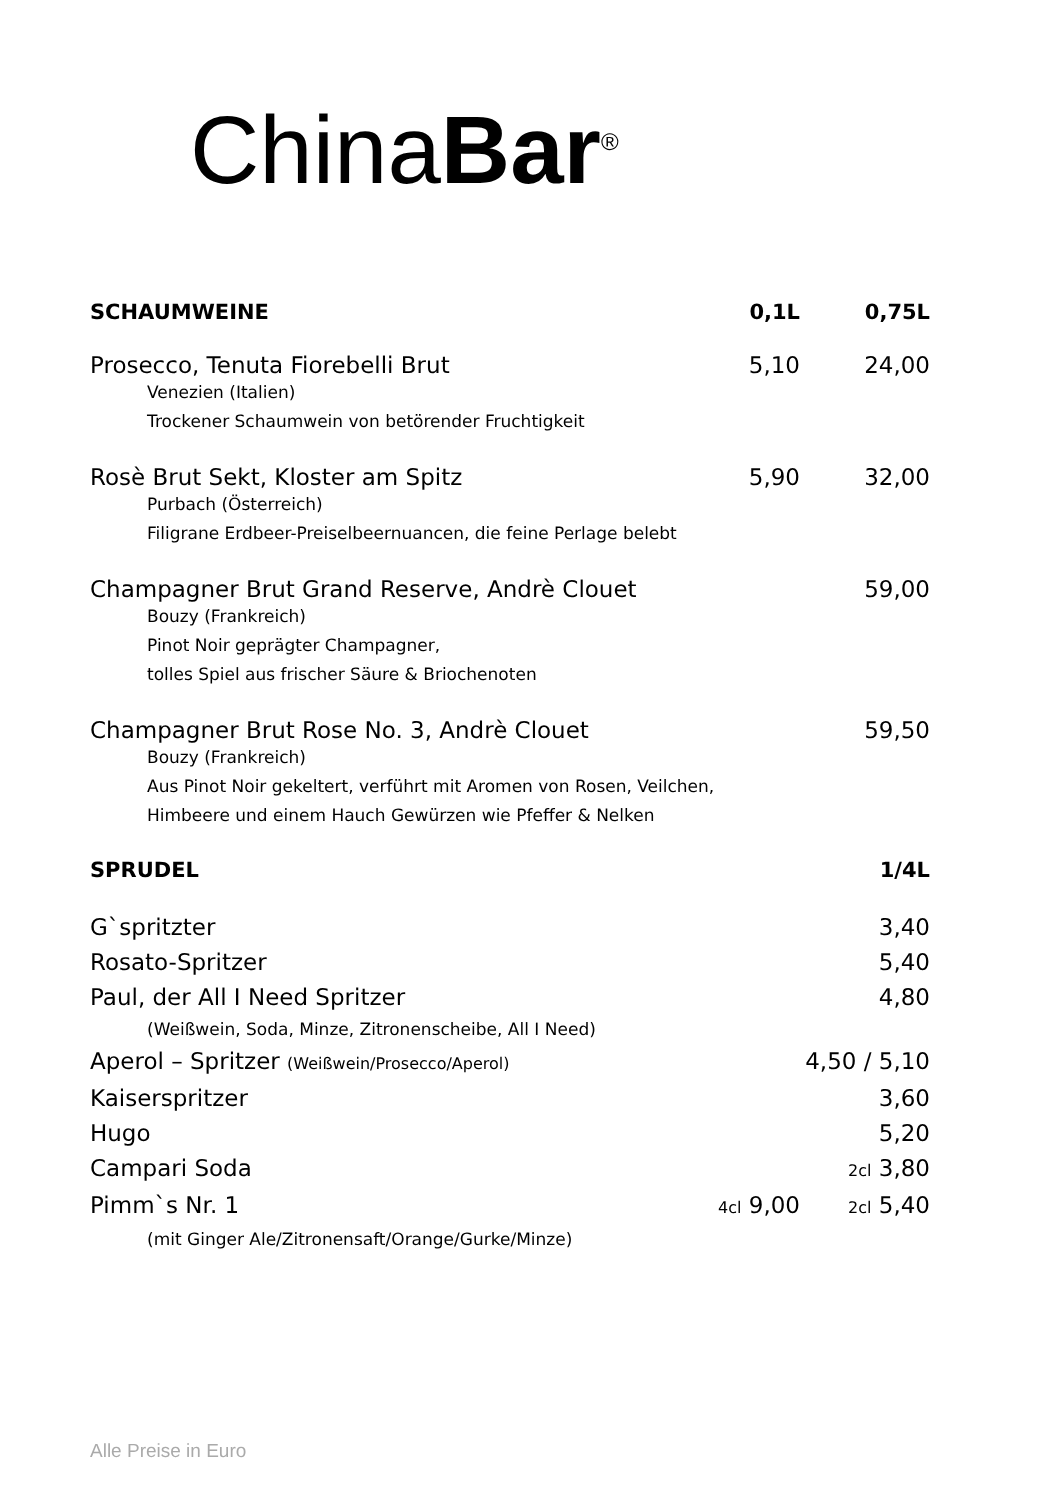ChinaBar<sup>®</sup>
SCHAUMWEINE 0,1L 0,75L
Prosecco, Tenuta Fiorebelli Brut 5,10 24,00
Venezien (Italien)
Trockener Schaumwein von betörender Fruchtigkeit
Rosè Brut Sekt, Kloster am Spitz 5,90 32,00
Purbach (Österreich)
Filigrane Erdbeer-Preiselbeernuancen, die feine Perlage belebt
Champagner Brut Grand Reserve, Andrè Clouet 59,00
Bouzy (Frankreich)
Pinot Noir geprägter Champagner,
tolles Spiel aus frischer Säure & Briochenoten
Champagner Brut Rose No. 3, Andrè Clouet 59,50
Bouzy (Frankreich)
Aus Pinot Noir gekeltert, verführt mit Aromen von Rosen, Veilchen,
Himbeere und einem Hauch Gewürzen wie Pfeffer & Nelken
SPRUDEL 1/4L
G`spritzter 3,40
Rosato-Spritzer 5,40
Paul, der All I Need Spritzer 4,80
(Weißwein, Soda, Minze, Zitronenscheibe, All I Need)
Aperol – Spritzer (Weißwein/Prosecco/Aperol) 4,50 / 5,10
Kaiserspritzer 3,60
Hugo 5,20
Campari Soda 2cl 3,80
Pimm`s Nr. 1 4cl 9,00 2cl 5,40
(mit Ginger Ale/Zitronensaft/Orange/Gurke/Minze)
Alle Preise in Euro